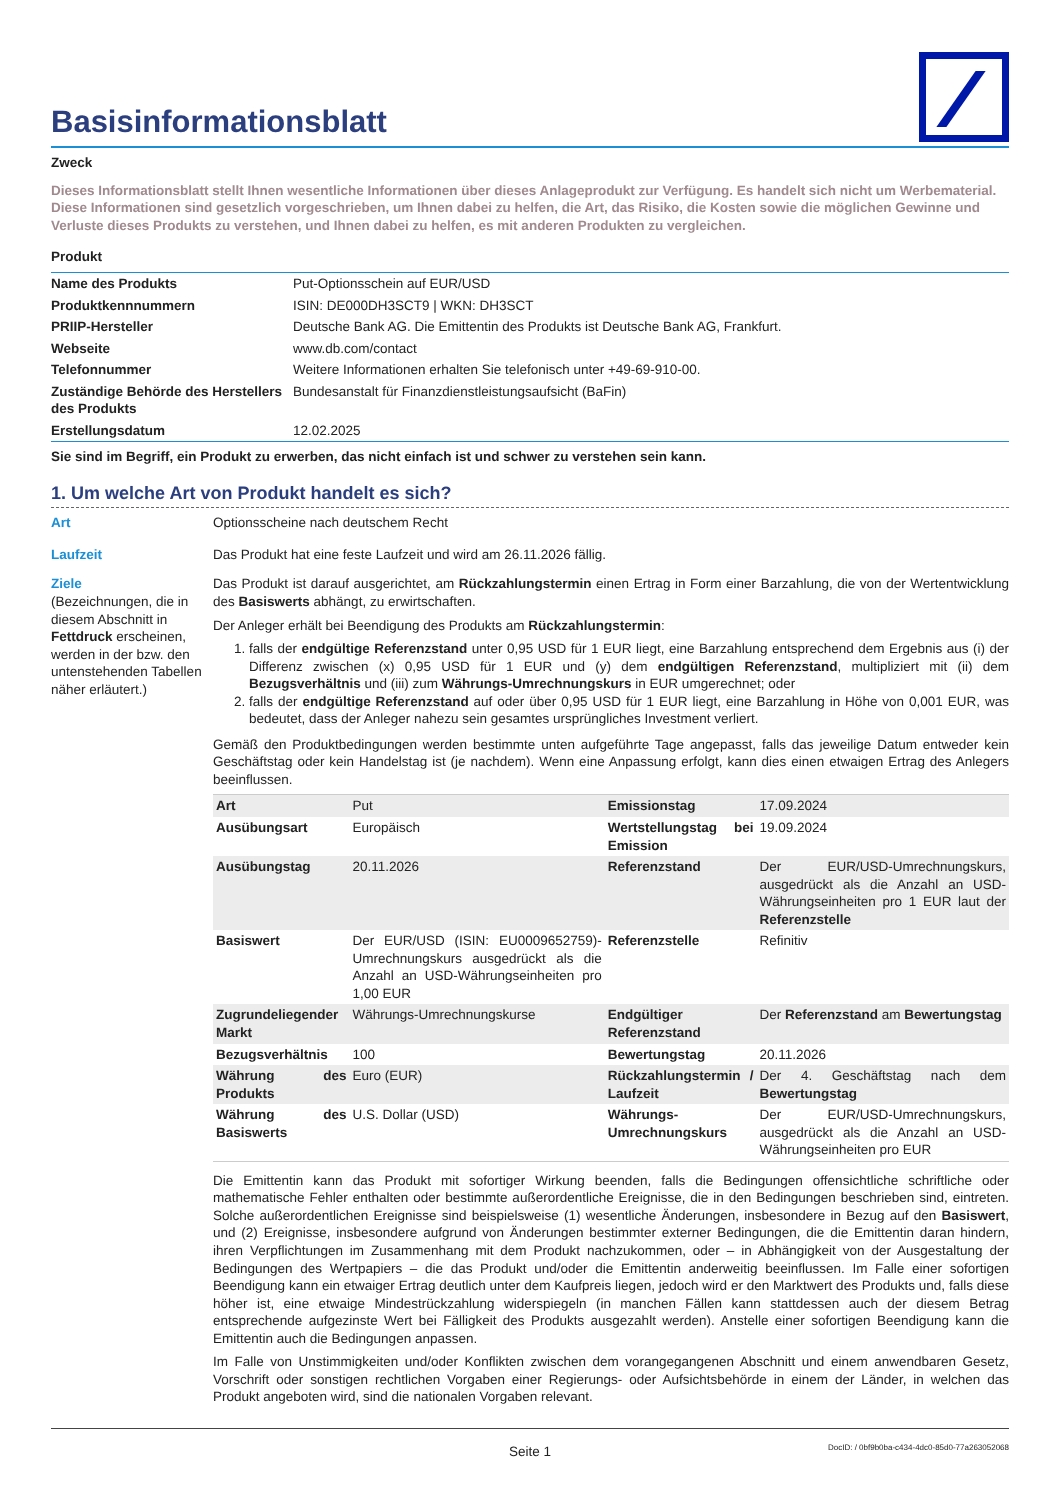Basisinformationsblatt
Zweck
Dieses Informationsblatt stellt Ihnen wesentliche Informationen über dieses Anlageprodukt zur Verfügung. Es handelt sich nicht um Werbematerial. Diese Informationen sind gesetzlich vorgeschrieben, um Ihnen dabei zu helfen, die Art, das Risiko, die Kosten sowie die möglichen Gewinne und Verluste dieses Produkts zu verstehen, und Ihnen dabei zu helfen, es mit anderen Produkten zu vergleichen.
Produkt
| Name des Produkts | Put-Optionsschein auf EUR/USD |
| Produktkennnummern | ISIN: DE000DH3SCT9 / WKN: DH3SCT |
| PRIIP-Hersteller | Deutsche Bank AG. Die Emittentin des Produkts ist Deutsche Bank AG, Frankfurt. |
| Webseite | www.db.com/contact |
| Telefonnummer | Weitere Informationen erhalten Sie telefonisch unter +49-69-910-00. |
| Zuständige Behörde des Herstellers des Produkts | Bundesanstalt für Finanzdienstleistungsaufsicht (BaFin) |
| Erstellungsdatum | 12.02.2025 |
Sie sind im Begriff, ein Produkt zu erwerben, das nicht einfach ist und schwer zu verstehen sein kann.
1. Um welche Art von Produkt handelt es sich?
Art Optionsscheine nach deutschem Recht
Laufzeit Das Produkt hat eine feste Laufzeit und wird am 26.11.2026 fällig.
Ziele
(Bezeichnungen, die in diesem Abschnitt in Fettdruck erscheinen, werden in der bzw. den untenstehenden Tabellen näher erläutert.)
Das Produkt ist darauf ausgerichtet, am Rückzahlungstermin einen Ertrag in Form einer Barzahlung, die von der Wertentwicklung des Basiswerts abhängt, zu erwirtschaften.
Der Anleger erhält bei Beendigung des Produkts am Rückzahlungstermin:
1. falls der endgültige Referenzstand unter 0,95 USD für 1 EUR liegt, eine Barzahlung entsprechend dem Ergebnis aus (i) der Differenz zwischen (x) 0,95 USD für 1 EUR und (y) dem endgültigen Referenzstand, multipliziert mit (ii) dem Bezugsverhältnis und (iii) zum Währungs-Umrechnungskurs in EUR umgerechnet; oder
2. falls der endgültige Referenzstand auf oder über 0,95 USD für 1 EUR liegt, eine Barzahlung in Höhe von 0,001 EUR, was bedeutet, dass der Anleger nahezu sein gesamtes ursprüngliches Investment verliert.
Gemäß den Produktbedingungen werden bestimmte unten aufgeführte Tage angepasst, falls das jeweilige Datum entweder kein Geschäftstag oder kein Handelstag ist (je nachdem). Wenn eine Anpassung erfolgt, kann dies einen etwaigen Ertrag des Anlegers beeinflussen.
| Art | Put | Emissionstag | 17.09.2024 |
| Ausübungsart | Europäisch | Wertstellungstag bei Emission | 19.09.2024 |
| Ausübungstag | 20.11.2026 | Referenzstand | Der EUR/USD-Umrechnungskurs, ausgedrückt als die Anzahl an USD-Währungseinheiten pro 1 EUR laut der Referenzstelle |
| Basiswert | Der EUR/USD (ISIN: EU0009652759)-Umrechnungskurs ausgedrückt als die Anzahl an USD-Währungseinheiten pro 1,00 EUR | Referenzstelle | Refinitiv |
| Zugrundeliegender Markt | Währungs-Umrechnungskurse | Endgültiger Referenzstand | Der Referenzstand am Bewertungstag |
| Bezugsverhältnis | 100 | Bewertungstag | 20.11.2026 |
| Währung des Produkts | Euro (EUR) | Rückzahlungstermin / Laufzeit | Der 4. Geschäftstag nach dem Bewertungstag |
| Währung des Basiswerts | U.S. Dollar (USD) | Währungs-Umrechnungskurs | Der EUR/USD-Umrechnungskurs, ausgedrückt als die Anzahl an USD-Währungseinheiten pro EUR |
Die Emittentin kann das Produkt mit sofortiger Wirkung beenden, falls die Bedingungen offensichtliche schriftliche oder mathematische Fehler enthalten oder bestimmte außerordentliche Ereignisse, die in den Bedingungen beschrieben sind, eintreten. Solche außerordentlichen Ereignisse sind beispielsweise (1) wesentliche Änderungen, insbesondere in Bezug auf den Basiswert, und (2) Ereignisse, insbesondere aufgrund von Änderungen bestimmter externer Bedingungen, die die Emittentin daran hindern, ihren Verpflichtungen im Zusammenhang mit dem Produkt nachzukommen, oder – in Abhängigkeit von der Ausgestaltung der Bedingungen des Wertpapiers – die das Produkt und/oder die Emittentin anderweitig beeinflussen. Im Falle einer sofortigen Beendigung kann ein etwaiger Ertrag deutlich unter dem Kaufpreis liegen, jedoch wird er den Marktwert des Produkts und, falls diese höher ist, eine etwaige Mindestrückzahlung widerspiegeln (in manchen Fällen kann stattdessen auch der diesem Betrag entsprechende aufgezinste Wert bei Fälligkeit des Produkts ausgezahlt werden). Anstelle einer sofortigen Beendigung kann die Emittentin auch die Bedingungen anpassen.
Im Falle von Unstimmigkeiten und/oder Konflikten zwischen dem vorangegangenen Abschnitt und einem anwendbaren Gesetz, Vorschrift oder sonstigen rechtlichen Vorgaben einer Regierungs- oder Aufsichtsbehörde in einem der Länder, in welchen das Produkt angeboten wird, sind die nationalen Vorgaben relevant.
Seite 1 DocID: / 0bf9b0ba-c434-4dc0-85d0-77a263052068